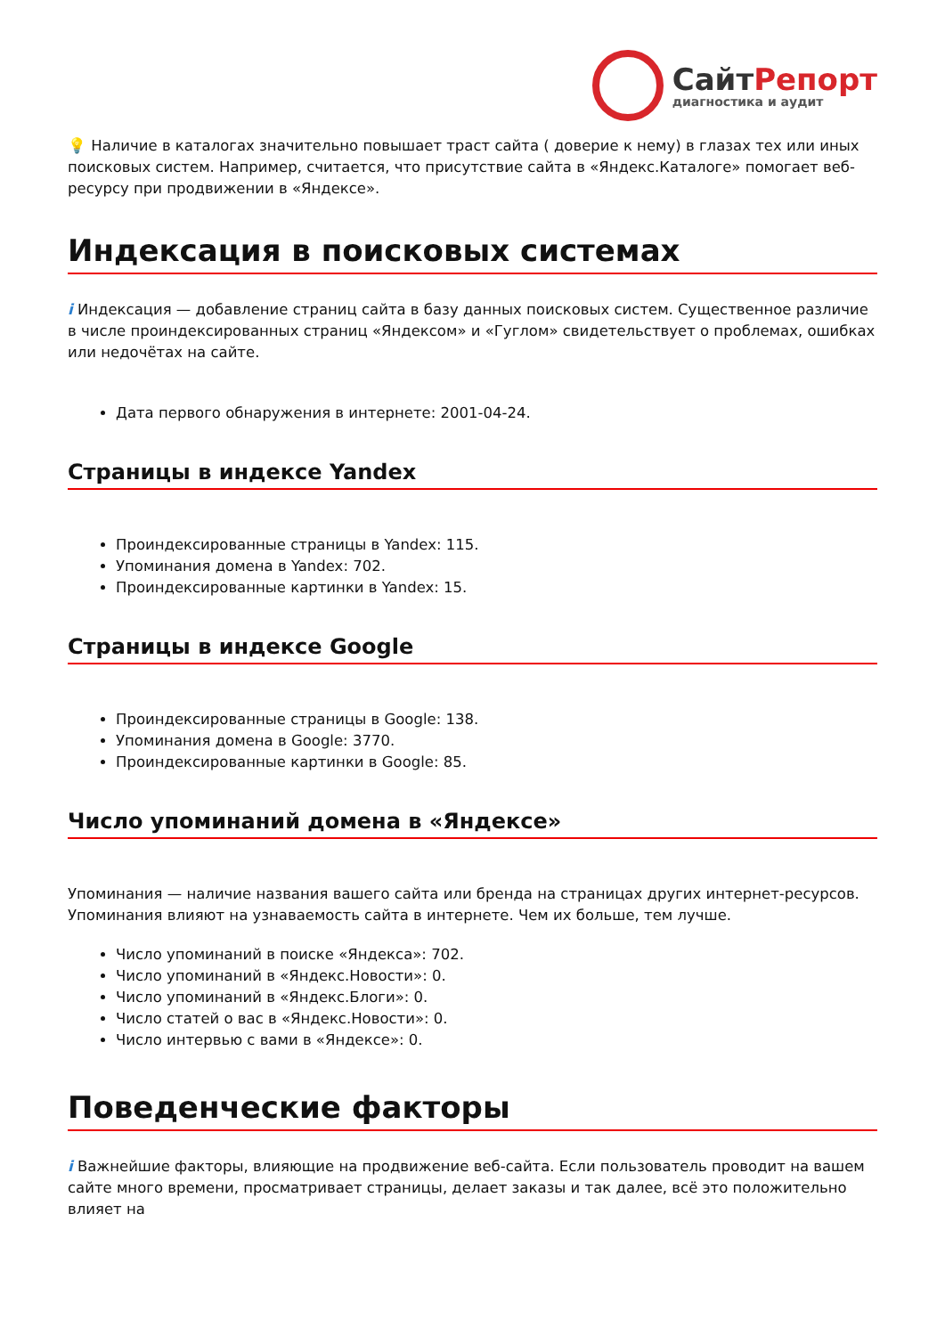СайтРепорт
диагностика и аудит
💡 Наличие в каталогах значительно повышает траст сайта ( доверие к нему) в глазах тех или иных поисковых систем. Например, считается, что присутствие сайта в «Яндекс.Каталоге» помогает веб-ресурсу при продвижении в «Яндексе».
Индексация в поисковых системах
i Индексация — добавление страниц сайта в базу данных поисковых систем. Существенное различие в числе проиндексированных страниц «Яндексом» и «Гуглом» свидетельствует о проблемах, ошибках или недочётах на сайте.
Дата первого обнаружения в интернете: 2001-04-24.
Страницы в индексе Yandex
Проиндексированные страницы в Yandex: 115.
Упоминания домена в Yandex: 702.
Проиндексированные картинки в Yandex: 15.
Страницы в индексе Google
Проиндексированные страницы в Google: 138.
Упоминания домена в Google: 3770.
Проиндексированные картинки в Google: 85.
Число упоминаний домена в «Яндексе»
Упоминания — наличие названия вашего сайта или бренда на страницах других интернет-ресурсов. Упоминания влияют на узнаваемость сайта в интернете. Чем их больше, тем лучше.
Число упоминаний в поиске «Яндекса»: 702.
Число упоминаний в «Яндекс.Новости»: 0.
Число упоминаний в «Яндекс.Блоги»: 0.
Число статей о вас в «Яндекс.Новости»: 0.
Число интервью с вами в «Яндексе»: 0.
Поведенческие факторы
i Важнейшие факторы, влияющие на продвижение веб-сайта. Если пользователь проводит на вашем сайте много времени, просматривает страницы, делает заказы и так далее, всё это положительно влияет на